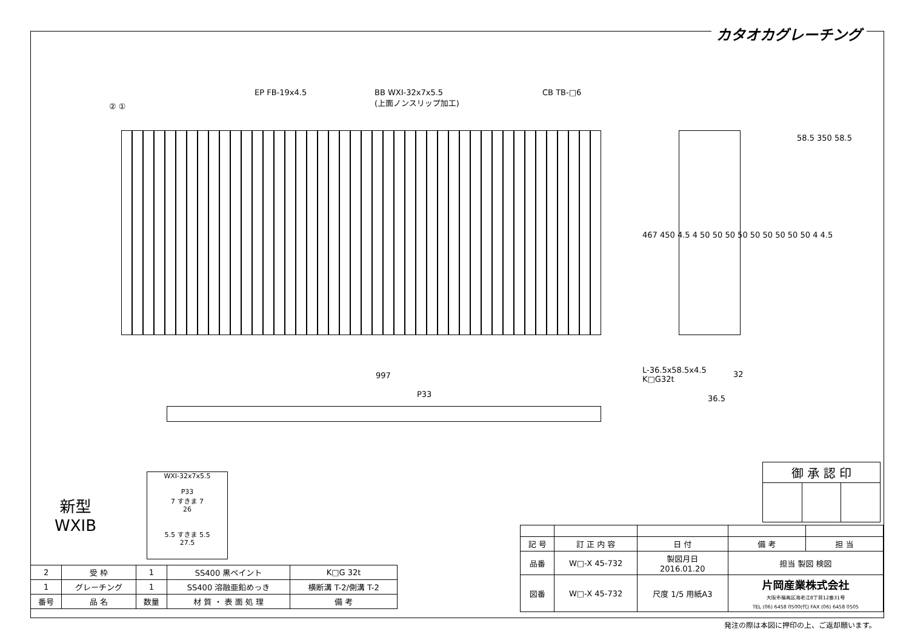カタオカグレーチング
EP FB-19x4.5
BB WXI-32x7x5.5
(上面ノンスリップ加工)
CB TB-□6
② ①
467 450 4.5 4 50 50 50 50 50 50 50 50 50 4 4.5
58.5 350 58.5
L-36.5x58.5x4.5
K□G32t
32
36.5
997
P33
新型
WXIB
WXI-32x7x5.5
P33
7 すきま 7
26
5.5 すきま 5.5
27.5
| 御 承 認 印 | | |
| --- | --- | --- |
| 2 | 受 枠 | 1 | SS400 黒ペイント | K□G 32t |
| 1 | グレーチング | 1 | SS400 溶融亜鉛めっき | 横断溝 T-2/側溝 T-2 |
| 番号 | 品 名 | 数量 | 材 質 ・ 表 面 処 理 | 備 考 |
| 記 号 | 訂 正 内 容 | 日 付 | 備 考 | 担 当 |
| 品番 | W□-X 45-732 | 製図月日 2016.01.20 | 担当 製図 検図 | |
| 図番 | W□-X 45-732 | 尺度 1/5 用紙A3 | 片岡産業株式会社 大阪市福島区海老江8丁目12番31号 TEL (06) 6458 0500(代) FAX (06) 6458 0505 | |
発注の際は本図に押印の上、ご返却願います。